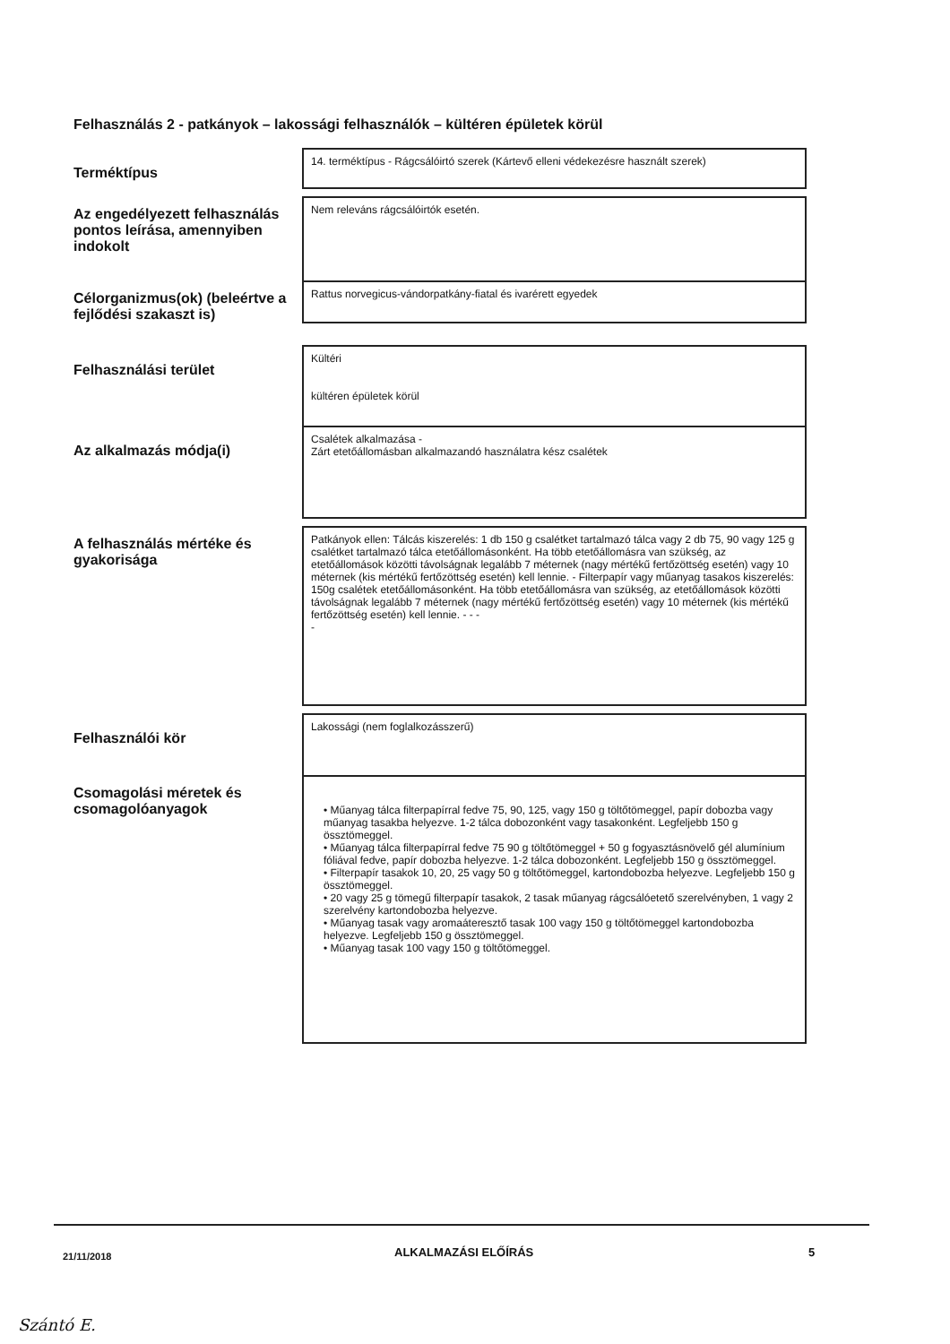Felhasználás 2 - patkányok – lakossági felhasználók – kültéren épületek körül
| Terméktípus | 14. terméktípus - Rágcsálóirtó szerek (Kártevő elleni védekezésre használt szerek) |
| Az engedélyezett felhasználás pontos leírása, amennyiben indokolt | Nem releváns rágcsálóirtók esetén. |
| Célorganizmus(ok) (beleértve a fejlődési szakaszt is) | Rattus norvegicus-vándorpatkány-fiatal és ivarérett egyedek |
| Felhasználási terület | Kültéri kültéren épületek körül |
| Az alkalmazás módja(i) | Csalétek alkalmazása - Zárt etetőállomásban alkalmazandó használatra kész csalétek |
| A felhasználás mértéke és gyakorisága | Patkányok ellen: Tálcás kiszerelés: 1 db 150 g csalétket tartalmazó tálca vagy 2 db 75, 90 vagy 125 g csalétket tartalmazó tálca etetőállomásonként. Ha több etetőállomásra van szükség, az etetőállomások közötti távolságnak legalább 7 méternek (nagy mértékű fertőzöttség esetén) vagy 10 méternek (kis mértékű fertőzöttség esetén) kell lennie. - Filterpapír vagy műanyag tasakos kiszerelés: 150g csalétek etetőállomásonként. Ha több etetőállomásra van szükség, az etetőállomások közötti távolságnak legalább 7 méternek (nagy mértékű fertőzöttség esetén) vagy 10 méternek (kis mértékű fertőzöttség esetén) kell lennie. - - - - |
| Felhasználói kör | Lakossági (nem foglalkozásszerű) |
| Csomagolási méretek és csomagolóanyagok | • Műanyag tálca filterpapírral fedve 75, 90, 125, vagy 150 g töltőtömeggel, papír dobozba vagy műanyag tasakba helyezve. 1-2 tálca dobozonként vagy tasakonként. Legfeljebb 150 g össztömeggel. • Műanyag tálca filterpapírral fedve 75 90 g töltőtömeggel + 50 g fogyasztásnövelő gél alumínium fóliával fedve, papír dobozba helyezve. 1-2 tálca dobozonként. Legfeljebb 150 g össztömeggel. • Filterpapír tasakok 10, 20, 25 vagy 50 g töltőtömeggel, kartondobozba helyezve. Legfeljebb 150 g össztömeggel. • 20 vagy 25 g tömegű filterpapír tasakok, 2 tasak műanyag rágcsálóetető szerelvényben, 1 vagy 2 szerelvény kartondobozba helyezve. • Műanyag tasak vagy aromaáteresztő tasak 100 vagy 150 g töltőtömeggel kartondobozba helyezve. Legfeljebb 150 g össztömeggel. • Műanyag tasak 100 vagy 150 g töltőtömeggel. |
21/11/2018 ALKALMAZÁSI ELŐÍRÁS 5
Szántó E.